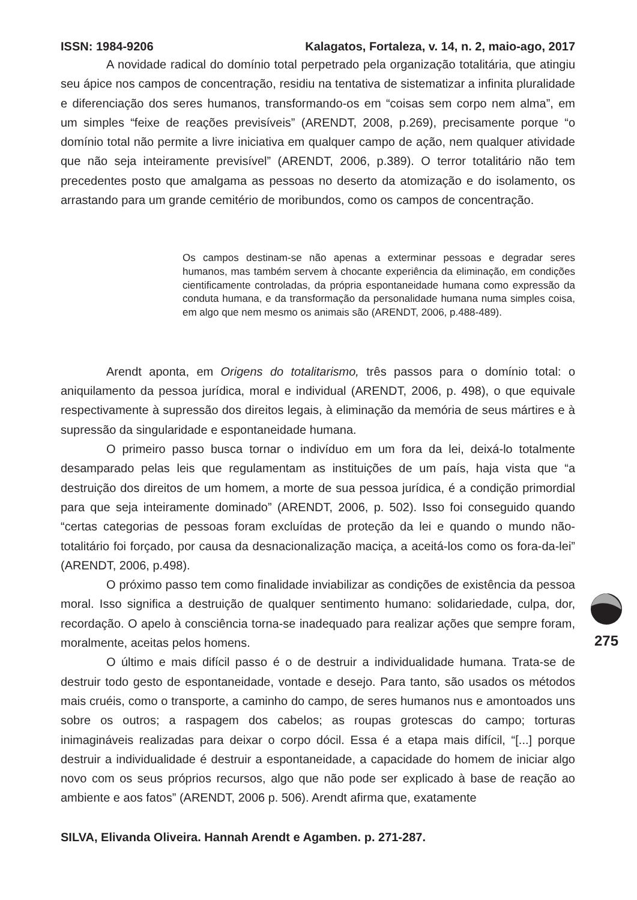ISSN: 1984-9206 Kalagatos, Fortaleza, v. 14, n. 2, maio-ago, 2017
A novidade radical do domínio total perpetrado pela organização totalitária, que atingiu seu ápice nos campos de concentração, residiu na tentativa de sistematizar a infinita pluralidade e diferenciação dos seres humanos, transformando-os em “coisas sem corpo nem alma”, em um simples “feixe de reações previsíveis” (ARENDT, 2008, p.269), precisamente porque “o domínio total não permite a livre iniciativa em qualquer campo de ação, nem qualquer atividade que não seja inteiramente previsível” (ARENDT, 2006, p.389). O terror totalitário não tem precedentes posto que amalgama as pessoas no deserto da atomização e do isolamento, os arrastando para um grande cemitério de moribundos, como os campos de concentração.
Os campos destinam-se não apenas a exterminar pessoas e degradar seres humanos, mas também servem à chocante experiência da eliminação, em condições cientificamente controladas, da própria espontaneidade humana como expressão da conduta humana, e da transformação da personalidade humana numa simples coisa, em algo que nem mesmo os animais são (ARENDT, 2006, p.488-489).
Arendt aponta, em Origens do totalitarismo, três passos para o domínio total: o aniquilamento da pessoa jurídica, moral e individual (ARENDT, 2006, p. 498), o que equivale respectivamente à supressão dos direitos legais, à eliminação da memória de seus mártires e à supressão da singularidade e espontaneidade humana.
O primeiro passo busca tornar o indivíduo em um fora da lei, deixá-lo totalmente desamparado pelas leis que regulamentam as instituições de um país, haja vista que “a destruição dos direitos de um homem, a morte de sua pessoa jurídica, é a condição primordial para que seja inteiramente dominado” (ARENDT, 2006, p. 502). Isso foi conseguido quando “certas categorias de pessoas foram excluídas de proteção da lei e quando o mundo não-totalitário foi forçado, por causa da desnacionalização maciça, a aceitá-los como os fora-da-lei” (ARENDT, 2006, p.498).
O próximo passo tem como finalidade inviabilizar as condições de existência da pessoa moral. Isso significa a destruição de qualquer sentimento humano: solidariedade, culpa, dor, recordação. O apelo à consciência torna-se inadequado para realizar ações que sempre foram, moralmente, aceitas pelos homens.
O último e mais difícil passo é o de destruir a individualidade humana. Trata-se de destruir todo gesto de espontaneidade, vontade e desejo. Para tanto, são usados os métodos mais cruéis, como o transporte, a caminho do campo, de seres humanos nus e amontoados uns sobre os outros; a raspagem dos cabelos; as roupas grotescas do campo; torturas inimagináveis realizadas para deixar o corpo dócil. Essa é a etapa mais difícil, “[...] porque destruir a individualidade é destruir a espontaneidade, a capacidade do homem de iniciar algo novo com os seus próprios recursos, algo que não pode ser explicado à base de reação ao ambiente e aos fatos” (ARENDT, 2006 p. 506). Arendt afirma que, exatamente
SILVA, Elivanda Oliveira. Hannah Arendt e Agamben. p. 271-287.
275